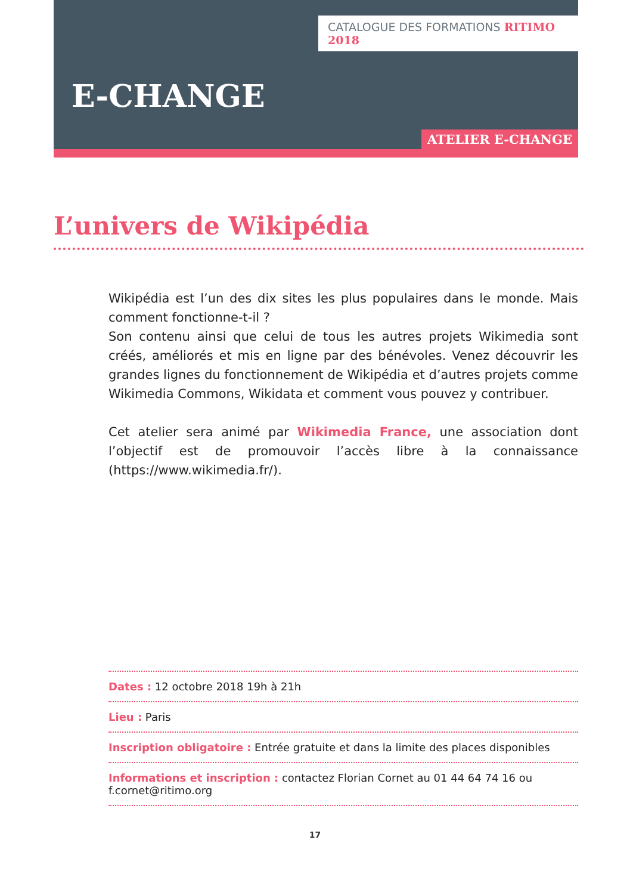CATALOGUE DES FORMATIONS RITIMO 2018
E-CHANGE
ATELIER E-CHANGE
L’univers de Wikipédia
Wikipédia est l’un des dix sites les plus populaires dans le monde. Mais comment fonctionne-t-il ?
Son contenu ainsi que celui de tous les autres projets Wikimedia sont créés, améliorés et mis en ligne par des bénévoles. Venez découvrir les grandes lignes du fonctionnement de Wikipédia et d’autres projets comme Wikimedia Commons, Wikidata et comment vous pouvez y contribuer.
Cet atelier sera animé par Wikimedia France, une association dont l’objectif est de promouvoir l’accès libre à la connaissance (https://www.wikimedia.fr/).
Dates : 12 octobre 2018 19h à 21h
Lieu : Paris
Inscription obligatoire : Entrée gratuite et dans la limite des places disponibles
Informations et inscription : contactez Florian Cornet au 01 44 64 74 16 ou f.cornet@ritimo.org
17